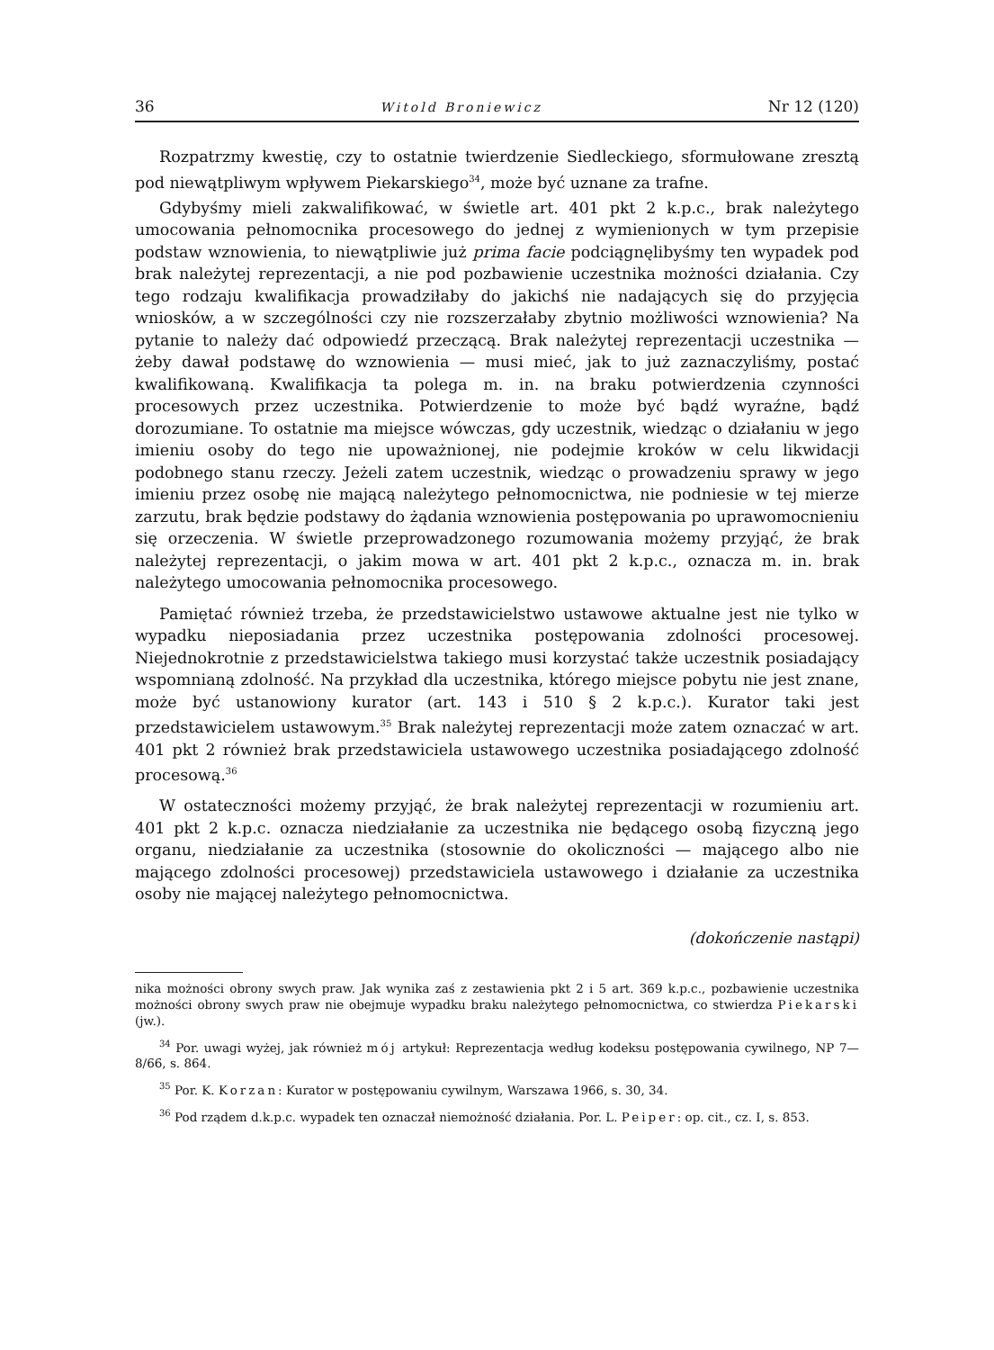36 Witold Broniewicz Nr 12 (120)
Rozpatrzmy kwestię, czy to ostatnie twierdzenie Siedleckiego, sformułowane zresztą pod niewątpliwym wpływem Piekarskiego<sup>34</sup>, może być uznane za trafne.
Gdybyśmy mieli zakwalifikować, w świetle art. 401 pkt 2 k.p.c., brak należytego umocowania pełnomocnika procesowego do jednej z wymienionych w tym przepisie podstaw wznowienia, to niewątpliwie już prima facie podciągnęlibyśmy ten wypadek pod brak należytej reprezentacji, a nie pod pozbawienie uczestnika możności działania. Czy tego rodzaju kwalifikacja prowadziłaby do jakichś nie nadających się do przyjęcia wniosków, a w szczególności czy nie rozszerzałaby zbytnio możliwości wznowienia? Na pytanie to należy dać odpowiedź przeczącą. Brak należytej reprezentacji uczestnika — żeby dawał podstawę do wznowienia — musi mieć, jak to już zaznaczyliśmy, postać kwalifikowaną. Kwalifikacja ta polega m. in. na braku potwierdzenia czynności procesowych przez uczestnika. Potwierdzenie to może być bądź wyraźne, bądź dorozumiane. To ostatnie ma miejsce wówczas, gdy uczestnik, wiedząc o działaniu w jego imieniu osoby do tego nie upoważnionej, nie podejmie kroków w celu likwidacji podobnego stanu rzeczy. Jeżeli zatem uczestnik, wiedząc o prowadzeniu sprawy w jego imieniu przez osobę nie mającą należytego pełnomocnictwa, nie podniesie w tej mierze zarzutu, brak będzie podstawy do żądania wznowienia postępowania po uprawomocnieniu się orzeczenia. W świetle przeprowadzonego rozumowania możemy przyjąć, że brak należytej reprezentacji, o jakim mowa w art. 401 pkt 2 k.p.c., oznacza m. in. brak należytego umocowania pełnomocnika procesowego.
Pamiętać również trzeba, że przedstawicielstwo ustawowe aktualne jest nie tylko w wypadku nieposiadania przez uczestnika postępowania zdolności procesowej. Niejednokrotnie z przedstawicielstwa takiego musi korzystać także uczestnik posiadający wspomnianą zdolność. Na przykład dla uczestnika, którego miejsce pobytu nie jest znane, może być ustanowiony kurator (art. 143 i 510 § 2 k.p.c.). Kurator taki jest przedstawicielem ustawowym.<sup>35</sup> Brak należytej reprezentacji może zatem oznaczać w art. 401 pkt 2 również brak przedstawiciela ustawowego uczestnika posiadającego zdolność procesową.<sup>36</sup>
W ostateczności możemy przyjąć, że brak należytej reprezentacji w rozumieniu art. 401 pkt 2 k.p.c. oznacza niedziałanie za uczestnika nie będącego osobą fizyczną jego organu, niedziałanie za uczestnika (stosownie do okoliczności — mającego albo nie mającego zdolności procesowej) przedstawiciela ustawowego i działanie za uczestnika osoby nie mającej należytego pełnomocnictwa.
(dokończenie nastąpi)
nika możności obrony swych praw. Jak wynika zaś z zestawienia pkt 2 i 5 art. 369 k.p.c., pozbawienie uczestnika możności obrony swych praw nie obejmuje wypadku braku należytego pełnomocnictwa, co stwierdza Piekarski (jw.).
<sup>34</sup> Por. uwagi wyżej, jak również mój artykuł: Reprezentacja według kodeksu postępowania cywilnego, NP 7—8/66, s. 864.
<sup>35</sup> Por. K. Korzan: Kurator w postępowaniu cywilnym, Warszawa 1966, s. 30, 34.
<sup>36</sup> Pod rządem d.k.p.c. wypadek ten oznaczał niemożność działania. Por. L. Peiper: op. cit., cz. I, s. 853.